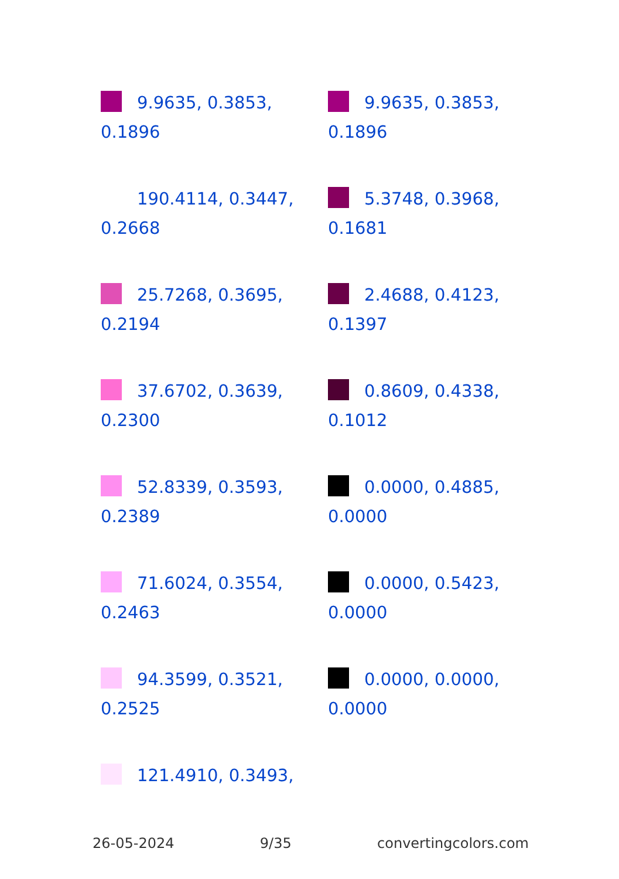9.9635, 0.3853, 0.1896
9.9635, 0.3853, 0.1896
190.4114, 0.3447, 0.2668
5.3748, 0.3968, 0.1681
25.7268, 0.3695, 0.2194
2.4688, 0.4123, 0.1397
37.6702, 0.3639, 0.2300
0.8609, 0.4338, 0.1012
52.8339, 0.3593, 0.2389
0.0000, 0.4885, 0.0000
71.6024, 0.3554, 0.2463
0.0000, 0.5423, 0.0000
94.3599, 0.3521, 0.2525
0.0000, 0.0000, 0.0000
121.4910, 0.3493,
26-05-2024 9/35 convertingcolors.com